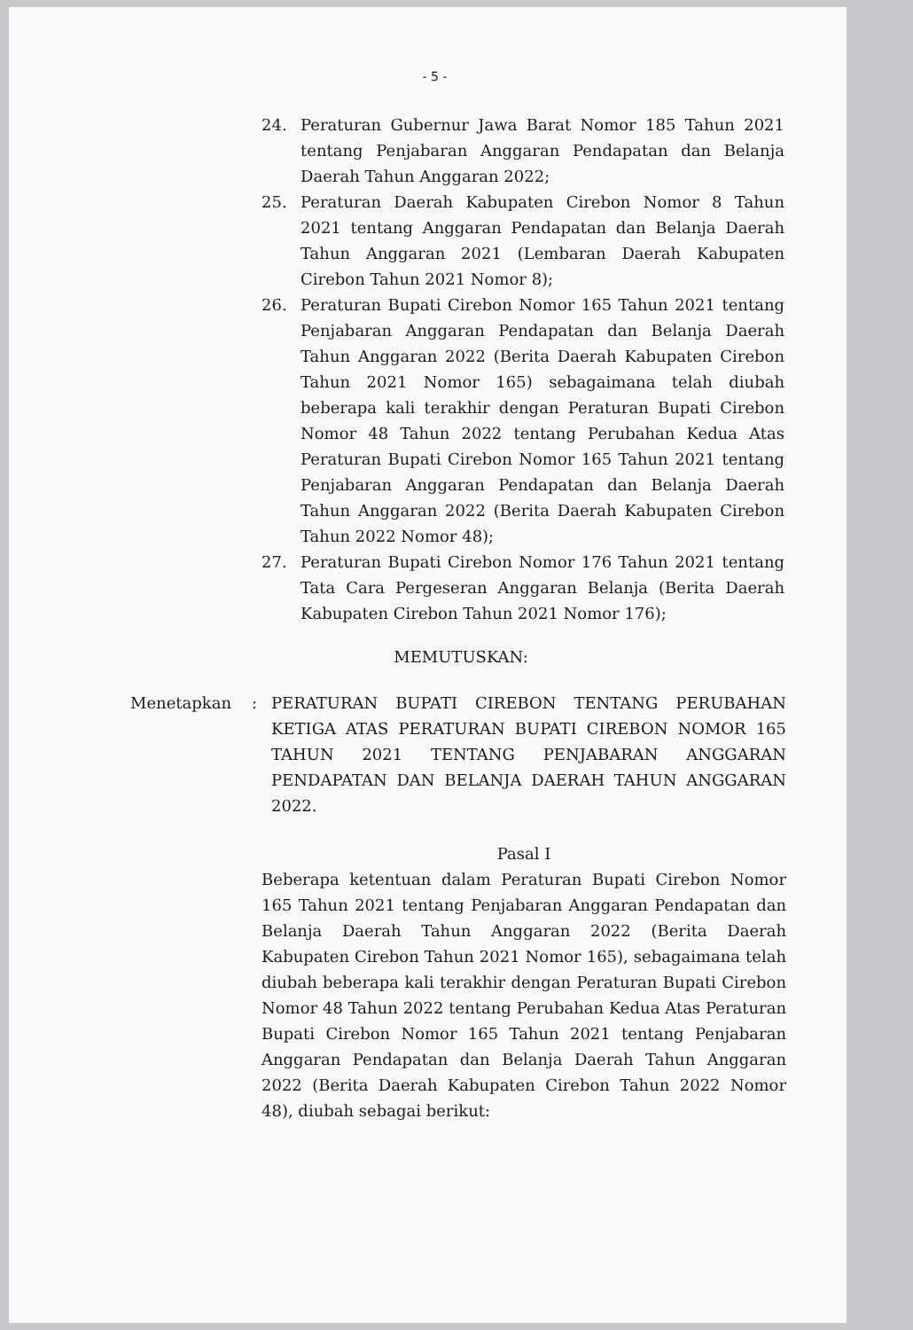- 5 -
24. Peraturan Gubernur Jawa Barat Nomor 185 Tahun 2021 tentang Penjabaran Anggaran Pendapatan dan Belanja Daerah Tahun Anggaran 2022;
25. Peraturan Daerah Kabupaten Cirebon Nomor 8 Tahun 2021 tentang Anggaran Pendapatan dan Belanja Daerah Tahun Anggaran 2021 (Lembaran Daerah Kabupaten Cirebon Tahun 2021 Nomor 8);
26. Peraturan Bupati Cirebon Nomor 165 Tahun 2021 tentang Penjabaran Anggaran Pendapatan dan Belanja Daerah Tahun Anggaran 2022 (Berita Daerah Kabupaten Cirebon Tahun 2021 Nomor 165) sebagaimana telah diubah beberapa kali terakhir dengan Peraturan Bupati Cirebon Nomor 48 Tahun 2022 tentang Perubahan Kedua Atas Peraturan Bupati Cirebon Nomor 165 Tahun 2021 tentang Penjabaran Anggaran Pendapatan dan Belanja Daerah Tahun Anggaran 2022 (Berita Daerah Kabupaten Cirebon Tahun 2022 Nomor 48);
27. Peraturan Bupati Cirebon Nomor 176 Tahun 2021 tentang Tata Cara Pergeseran Anggaran Belanja (Berita Daerah Kabupaten Cirebon Tahun 2021 Nomor 176);
MEMUTUSKAN:
Menetapkan : PERATURAN BUPATI CIREBON TENTANG PERUBAHAN KETIGA ATAS PERATURAN BUPATI CIREBON NOMOR 165 TAHUN 2021 TENTANG PENJABARAN ANGGARAN PENDAPATAN DAN BELANJA DAERAH TAHUN ANGGARAN 2022.
Pasal I
Beberapa ketentuan dalam Peraturan Bupati Cirebon Nomor 165 Tahun 2021 tentang Penjabaran Anggaran Pendapatan dan Belanja Daerah Tahun Anggaran 2022 (Berita Daerah Kabupaten Cirebon Tahun 2021 Nomor 165), sebagaimana telah diubah beberapa kali terakhir dengan Peraturan Bupati Cirebon Nomor 48 Tahun 2022 tentang Perubahan Kedua Atas Peraturan Bupati Cirebon Nomor 165 Tahun 2021 tentang Penjabaran Anggaran Pendapatan dan Belanja Daerah Tahun Anggaran 2022 (Berita Daerah Kabupaten Cirebon Tahun 2022 Nomor 48), diubah sebagai berikut: